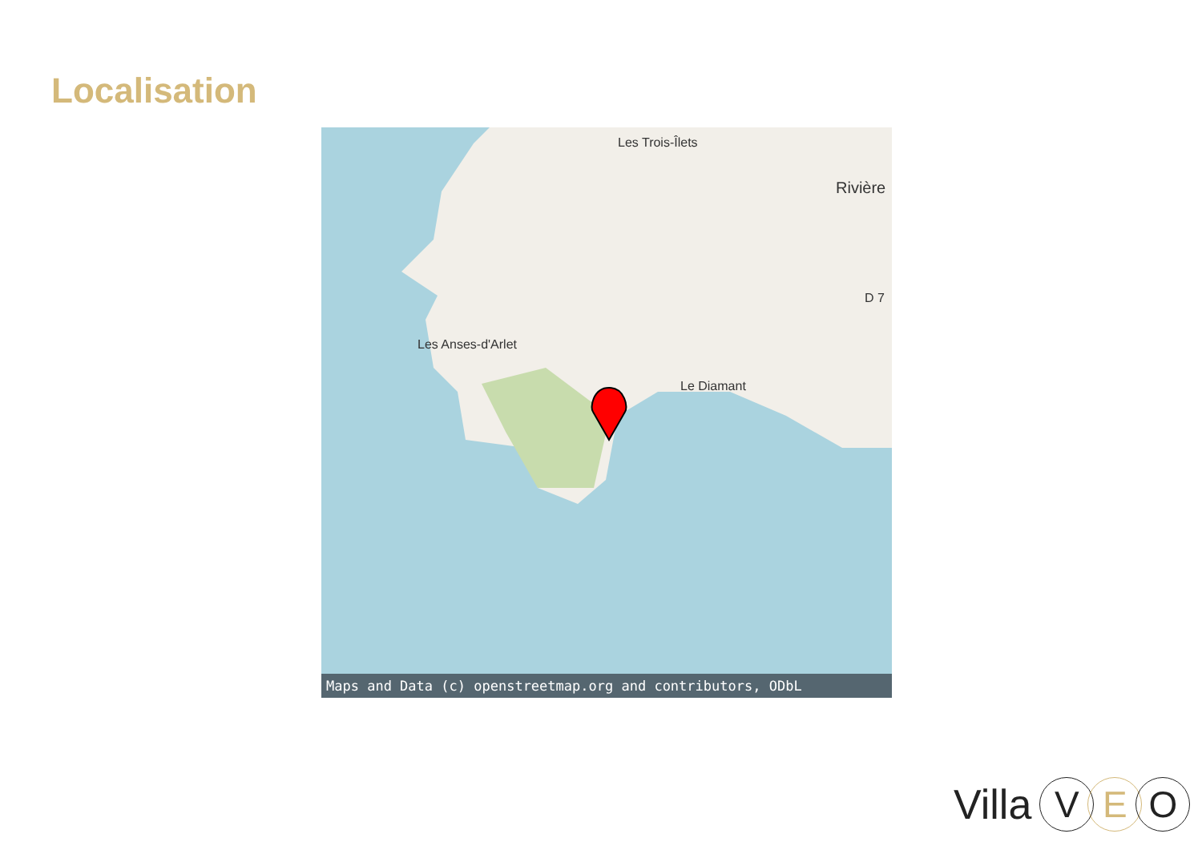Localisation
Les Trois-Îlets
Rivière
Les Anses-d'Arlet
Le Diamant
D 7
Maps and Data (c) openstreetmap.org and contributors, ODbL
Villa V E O